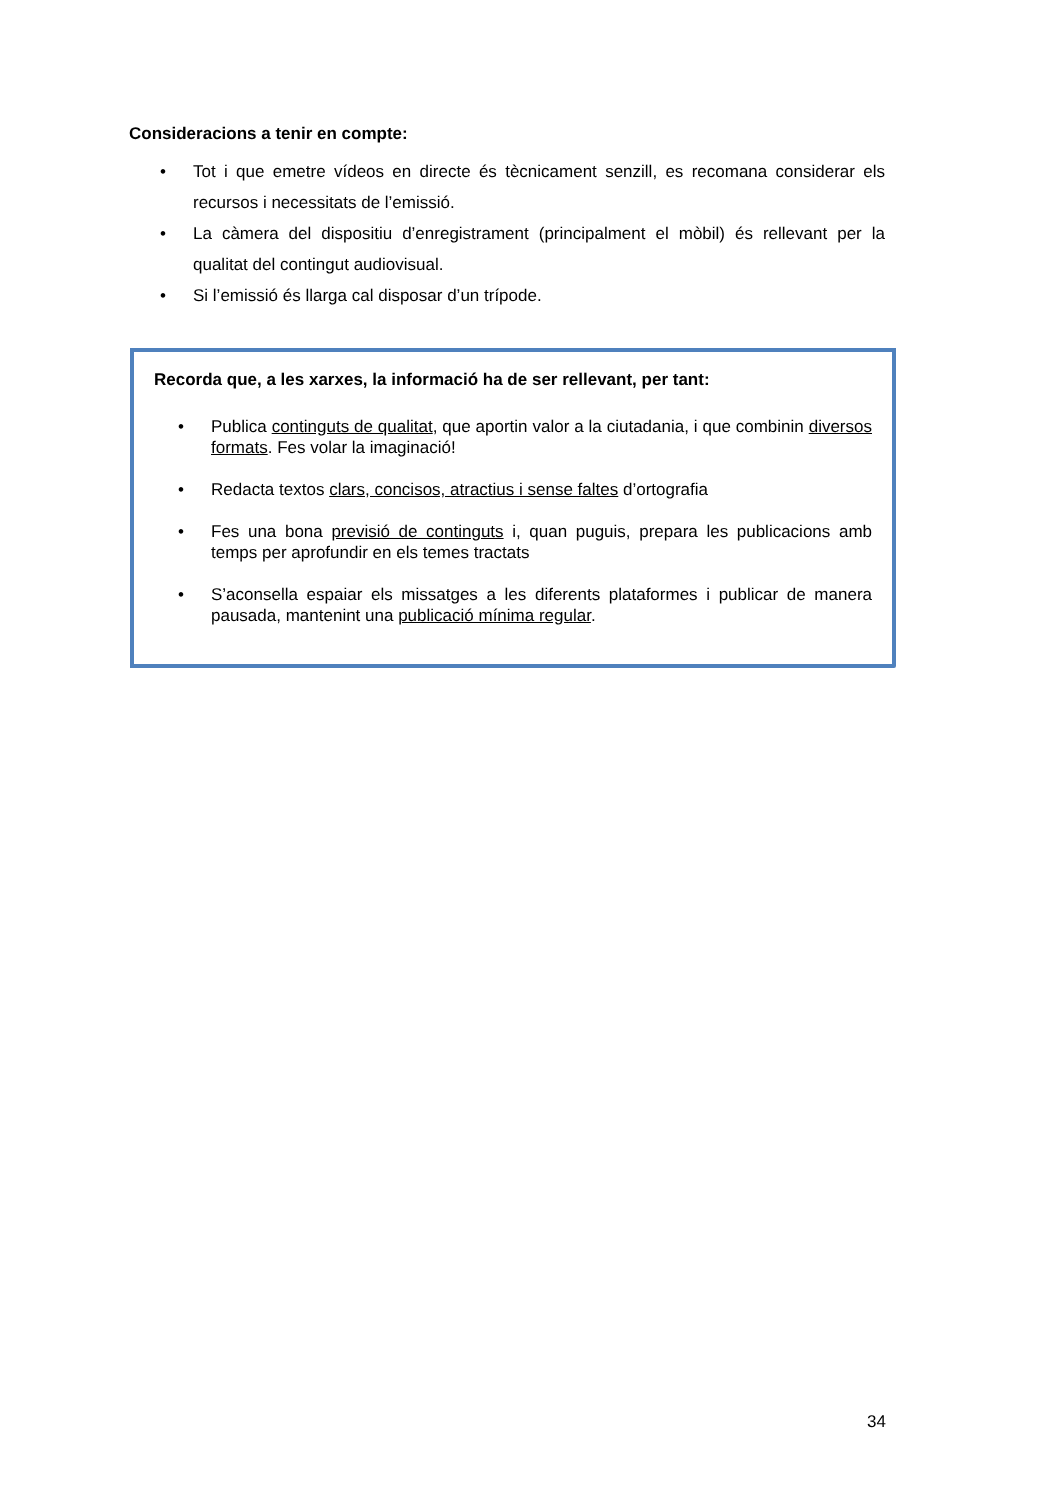Consideracions a tenir en compte:
• Tot i que emetre vídeos en directe és tècnicament senzill, es recomana considerar els recursos i necessitats de l’emissió.
• La càmera del dispositiu d’enregistrament (principalment el mòbil) és rellevant per la qualitat del contingut audiovisual.
• Si l’emissió és llarga cal disposar d’un trípode.
Recorda que, a les xarxes, la informació ha de ser rellevant, per tant:
• Publica continguts de qualitat, que aportin valor a la ciutadania, i que combinin diversos formats. Fes volar la imaginació!
• Redacta textos clars, concisos, atractius i sense faltes d’ortografia
• Fes una bona previsió de continguts i, quan puguis, prepara les publicacions amb temps per aprofundir en els temes tractats
• S’aconsella espaiar els missatges a les diferents plataformes i publicar de manera pausada, mantenint una publicació mínima regular.
34